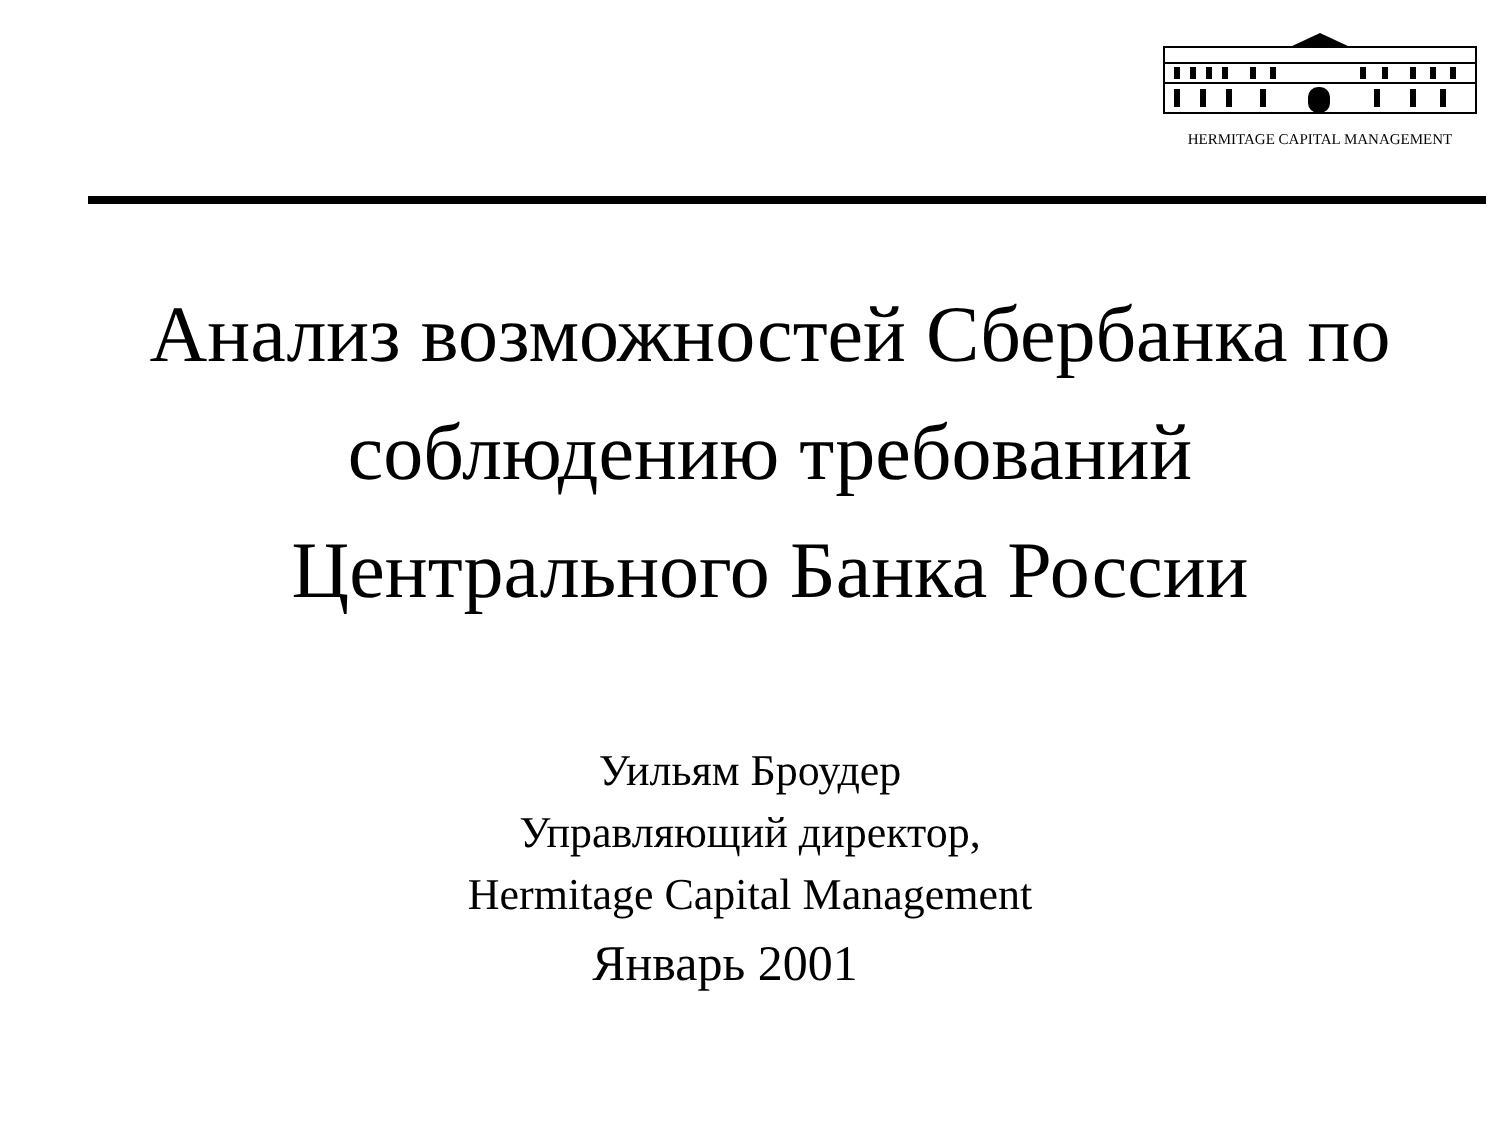HERMITAGE CAPITAL MANAGEMENT
Анализ возможностей Сбербанка по
соблюдению требований
Центрального Банка России
Уильям Броудер
Управляющий директор,
Hermitage Capital Management
Январь 2001